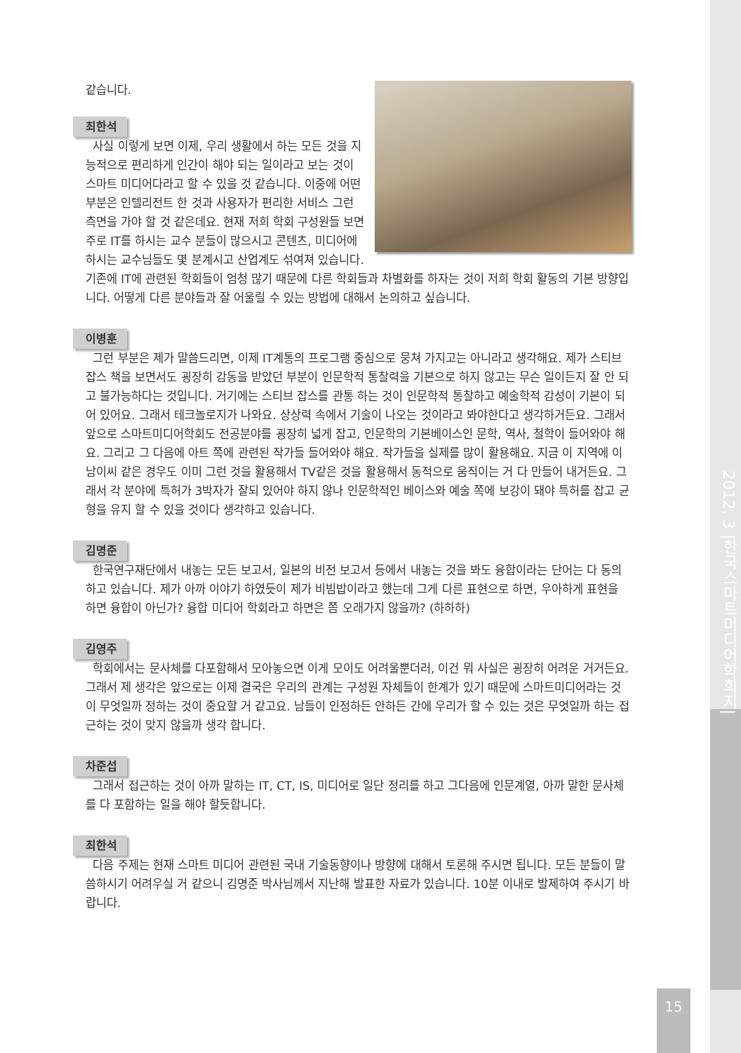같습니다.
최한석
사실 이렇게 보면 이제, 우리 생활에서 하는 모든 것을 지능적으로 편리하게 인간이 해야 되는 일이라고 보는 것이 스마트 미디어다라고 할 수 있을 것 같습니다. 이중에 어떤 부분은 인텔리전트 한 것과 사용자가 편리한 서비스 그런 측면을 가야 할 것 같은데요. 현재 저희 학회 구성원들 보면 주로 IT를 하시는 교수 분들이 많으시고 콘텐츠, 미디어에 하시는 교수님들도 몇 분계시고 산업계도 섞여져 있습니다. 기존에 IT에 관련된 학회들이 엄청 많기 때문에 다른 학회들과 차별화를 하자는 것이 저희 학회 활동의 기본 방향입니다. 어떻게 다른 분야들과 잘 어울릴 수 있는 방법에 대해서 논의하고 싶습니다.
이병훈
그런 부분은 제가 말씀드리면, 이제 IT계통의 프로그램 중심으로 뭉쳐 가지고는 아니라고 생각해요. 제가 스티브잡스 책을 보면서도 굉장히 감동을 받았던 부분이 인문학적 통찰력을 기본으로 하지 않고는 무슨 일이든지 잘 안 되고 불가능하다는 것입니다. 거기에는 스티브 잡스를 관통 하는 것이 인문학적 통찰하고 예술학적 감성이 기본이 되어 있어요. 그래서 테크놀로지가 나와요. 상상력 속에서 기술이 나오는 것이라고 봐야한다고 생각하거든요. 그래서 앞으로 스마트미디어학회도 전공분야를 굉장히 넓게 잡고, 인문학의 기본베이스인 문학, 역사, 철학이 들어와야 해요. 그리고 그 다음에 아트 쪽에 관련된 작가들 들어와야 해요. 작가들을 실제를 많이 활용해요. 지금 이 지역에 이남이씨 같은 경우도 이미 그런 것을 활용해서 TV같은 것을 활용해서 동적으로 움직이는 거 다 만들어 내거든요. 그래서 각 분야에 특허가 3박자가 잘되 있어야 하지 않나 인문학적인 베이스와 예술 쪽에 보강이 돼야 특허를 잡고 균형을 유지 할 수 있을 것이다 생각하고 있습니다.
김명준
한국연구재단에서 내놓는 모든 보고서, 일본의 비전 보고서 등에서 내놓는 것을 봐도 융합이라는 단어는 다 동의하고 있습니다. 제가 아까 이야기 하였듯이 제가 비빔밥이라고 했는데 그게 다른 표현으로 하면, 우아하게 표현을 하면 융합이 아닌가? 융합 미디어 학회라고 하면은 쫌 오래가지 않을까? (하하하)
김영주
학회에서는 문사체를 다포함해서 모아놓으면 이게 모이도 어려울뿐더러, 이건 뭐 사실은 굉장히 어려운 거거든요. 그래서 제 생각은 앞으로는 이제 결국은 우리의 관계는 구성원 자체들이 한계가 있기 때문에 스마트미디어라는 것이 무엇일까 정하는 것이 중요할 거 같고요. 남들이 인정하든 안하든 간에 우리가 할 수 있는 것은 무엇일까 하는 접근하는 것이 맞지 않을까 생각 합니다.
차준섭
그래서 접근하는 것이 아까 말하는 IT, CT, IS, 미디어로 일단 정리를 하고 그다음에 인문계열, 아까 말한 문사체를 다 포함하는 일을 해야 할듯합니다.
최한석
다음 주제는 현재 스마트 미디어 관련된 국내 기술동향이나 방향에 대해서 토론해 주시면 됩니다. 모든 분들이 말씀하시기 어려우실 거 같으니 김명준 박사님께서 지난해 발표한 자료가 있습니다. 10분 이내로 발제하여 주시기 바랍니다.
2012. 3 |한국스마트미디어학회지|
15